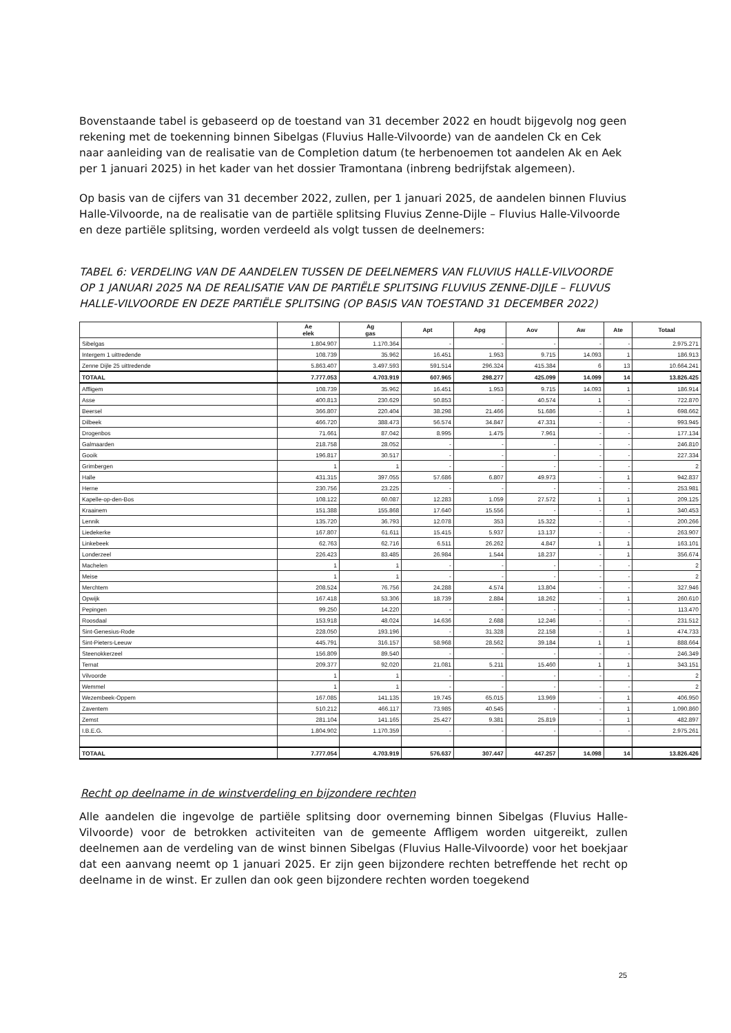Bovenstaande tabel is gebaseerd op de toestand van 31 december 2022 en houdt bijgevolg nog geen rekening met de toekenning binnen Sibelgas (Fluvius Halle-Vilvoorde) van de aandelen Ck en Cek naar aanleiding van de realisatie van de Completion datum (te herbenoemen tot aandelen Ak en Aek per 1 januari 2025) in het kader van het dossier Tramontana (inbreng bedrijfstak algemeen).
Op basis van de cijfers van 31 december 2022, zullen, per 1 januari 2025, de aandelen binnen Fluvius Halle-Vilvoorde, na de realisatie van de partiële splitsing Fluvius Zenne-Dijle – Fluvius Halle-Vilvoorde en deze partiële splitsing, worden verdeeld als volgt tussen de deelnemers:
TABEL 6: VERDELING VAN DE AANDELEN TUSSEN DE DEELNEMERS VAN FLUVIUS HALLE-VILVOORDE OP 1 JANUARI 2025 NA DE REALISATIE VAN DE PARTIËLE SPLITSING FLUVIUS ZENNE-DIJLE – FLUVUS HALLE-VILVOORDE EN DEZE PARTIËLE SPLITSING (OP BASIS VAN TOESTAND 31 DECEMBER 2022)
| | Ae elek | Ag gas | Apt | Apg | Aov | Aw | Ate | Totaal |
| --- | --- | --- | --- | --- | --- | --- | --- | --- |
| Sibelgas | 1.804.907 | 1.170.364 | - | - | - | - | - | 2.975.271 |
| Intergem 1 uittredende | 108.739 | 35.962 | 16.451 | 1.953 | 9.715 | 14.093 | 1 | 186.913 |
| Zenne Dijle 25 uittredende | 5.863.407 | 3.497.593 | 591.514 | 296.324 | 415.384 | 6 | 13 | 10.664.241 |
| TOTAAL | 7.777.053 | 4.703.919 | 607.965 | 298.277 | 425.099 | 14.099 | 14 | 13.826.425 |
| Affligem | 108.739 | 35.962 | 16.451 | 1.953 | 9.715 | 14.093 | 1 | 186.914 |
| Asse | 400.813 | 230.629 | 50.853 | - | 40.574 | 1 | - | 722.870 |
| Beersel | 366.807 | 220.404 | 38.298 | 21.466 | 51.686 | - | 1 | 698.662 |
| Dilbeek | 466.720 | 388.473 | 56.574 | 34.847 | 47.331 | - | - | 993.945 |
| Drogenbos | 71.661 | 87.042 | 8.995 | 1.475 | 7.961 | - | - | 177.134 |
| Galmaarden | 218.758 | 28.052 | - | - | - | - | - | 246.810 |
| Gooik | 196.817 | 30.517 | - | - | - | - | - | 227.334 |
| Grimbergen | 1 | 1 | - | - | - | - | - | 2 |
| Halle | 431.315 | 397.055 | 57.686 | 6.807 | 49.973 | - | 1 | 942.837 |
| Herne | 230.756 | 23.225 | - | - | - | - | - | 253.981 |
| Kapelle-op-den-Bos | 108.122 | 60.087 | 12.283 | 1.059 | 27.572 | 1 | 1 | 209.125 |
| Kraainem | 151.388 | 155.868 | 17.640 | 15.556 | - | - | 1 | 340.453 |
| Lennik | 135.720 | 36.793 | 12.078 | 353 | 15.322 | - | - | 200.266 |
| Liedekerke | 167.807 | 61.611 | 15.415 | 5.937 | 13.137 | - | - | 263.907 |
| Linkebeek | 62.763 | 62.716 | 6.511 | 26.262 | 4.847 | 1 | 1 | 163.101 |
| Londerzeel | 226.423 | 83.485 | 26.984 | 1.544 | 18.237 | - | 1 | 356.674 |
| Machelen | 1 | 1 | - | - | - | - | - | 2 |
| Meise | 1 | 1 | - | - | - | - | - | 2 |
| Merchtem | 208.524 | 76.756 | 24.288 | 4.574 | 13.804 | - | - | 327.946 |
| Opwijk | 167.418 | 53.306 | 18.739 | 2.884 | 18.262 | - | 1 | 260.610 |
| Pepingen | 99.250 | 14.220 | - | - | - | - | - | 113.470 |
| Roosdaal | 153.918 | 48.024 | 14.636 | 2.688 | 12.246 | - | - | 231.512 |
| Sint-Genesius-Rode | 228.050 | 193.196 | - | 31.328 | 22.158 | - | 1 | 474.733 |
| Sint-Pieters-Leeuw | 445.791 | 316.157 | 58.968 | 28.562 | 39.184 | 1 | 1 | 888.664 |
| Steenokkerzeel | 156.809 | 89.540 | - | - | - | - | - | 246.349 |
| Ternat | 209.377 | 92.020 | 21.081 | 5.211 | 15.460 | 1 | 1 | 343.151 |
| Vilvoorde | 1 | 1 | - | - | - | - | - | 2 |
| Wemmel | 1 | 1 | - | - | - | - | - | 2 |
| Wezembeek-Oppem | 167.085 | 141.135 | 19.745 | 65.015 | 13.969 | - | 1 | 406.950 |
| Zaventem | 510.212 | 466.117 | 73.985 | 40.545 | - | - | 1 | 1.090.860 |
| Zemst | 281.104 | 141.165 | 25.427 | 9.381 | 25.819 | - | 1 | 482.897 |
| I.B.E.G. | 1.804.902 | 1.170.359 | - | - | - | - | - | 2.975.261 |
| TOTAAL | 7.777.054 | 4.703.919 | 576.637 | 307.447 | 447.257 | 14.098 | 14 | 13.826.426 |
Recht op deelname in de winstverdeling en bijzondere rechten
Alle aandelen die ingevolge de partiële splitsing door overneming binnen Sibelgas (Fluvius Halle-Vilvoorde) voor de betrokken activiteiten van de gemeente Affligem worden uitgereikt, zullen deelnemen aan de verdeling van de winst binnen Sibelgas (Fluvius Halle-Vilvoorde) voor het boekjaar dat een aanvang neemt op 1 januari 2025. Er zijn geen bijzondere rechten betreffende het recht op deelname in de winst. Er zullen dan ook geen bijzondere rechten worden toegekend
25